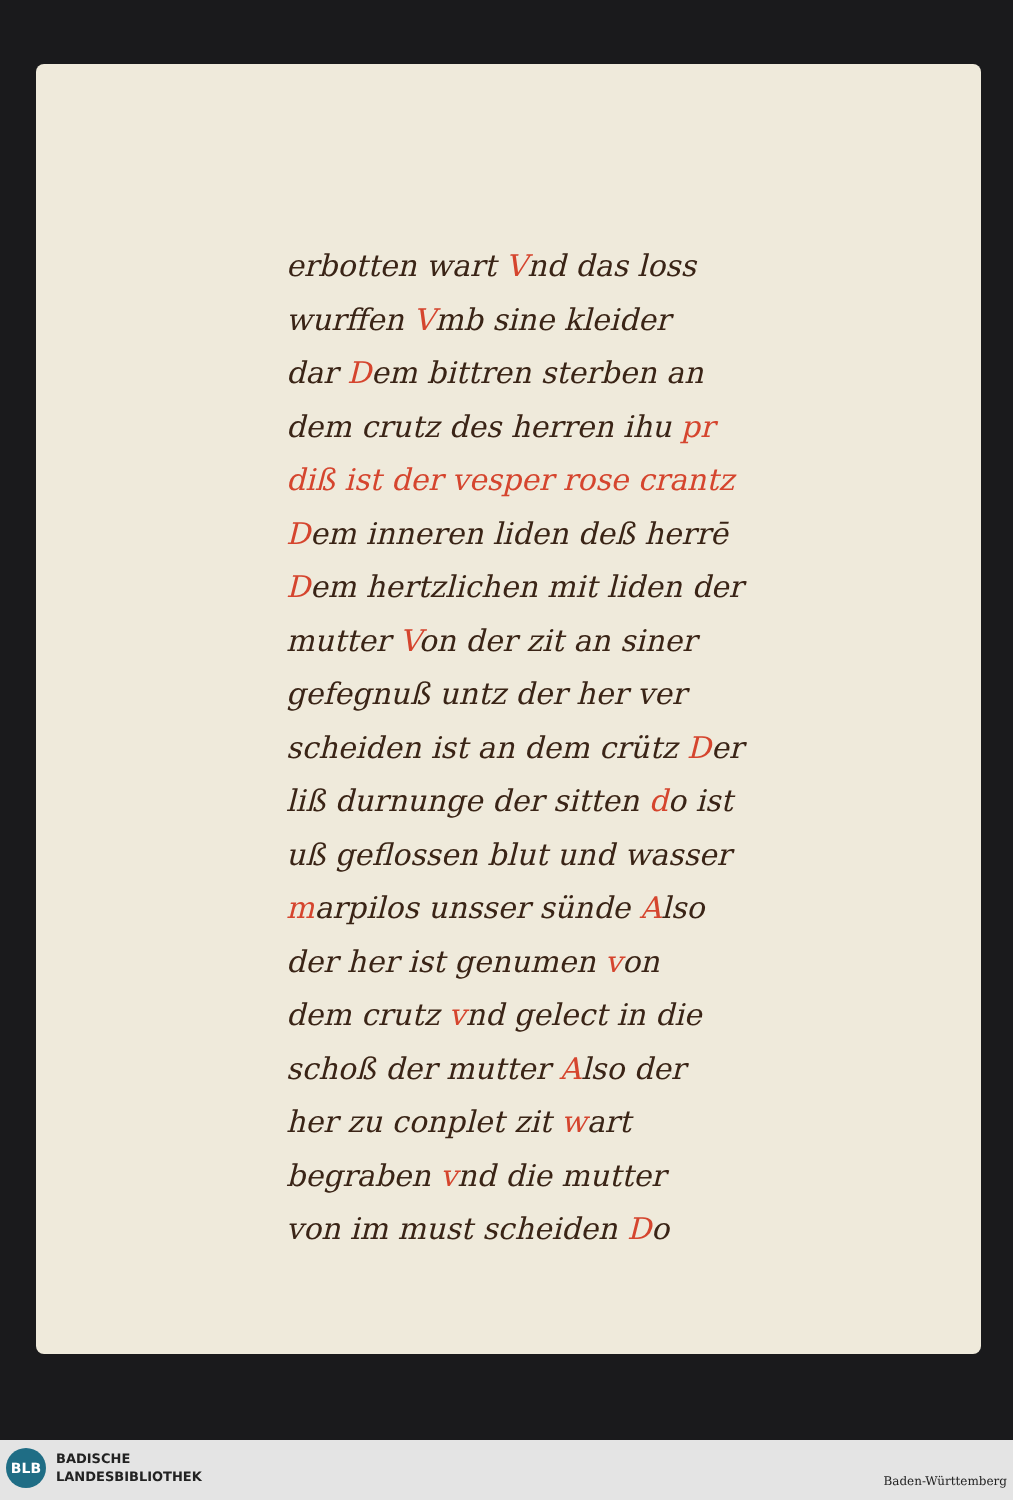erbotten wart Vnd das loss
wurffen Vmb sine kleider
dar Dem bittren sterben an
dem crutz des herren ihu pr
diß ist der vesper rose crantz
Dem inneren liden deß herrē
Dem hertzlichen mit liden der
mutter Von der zit an siner
gefegnuß untz der her ver
scheiden ist an dem crütz Der
liß durnunge der sitten do ist
uß geflossen blut und wasser
marpilos unsser sünde Also
der her ist genumen von
dem crutz vnd gelect in die
schoß der mutter Also der
her zu conplet zit wart
begraben vnd die mutter
von im must scheiden Do
BLB
BADISCHE
LANDESBIBLIOTHEK
Baden-Württemberg